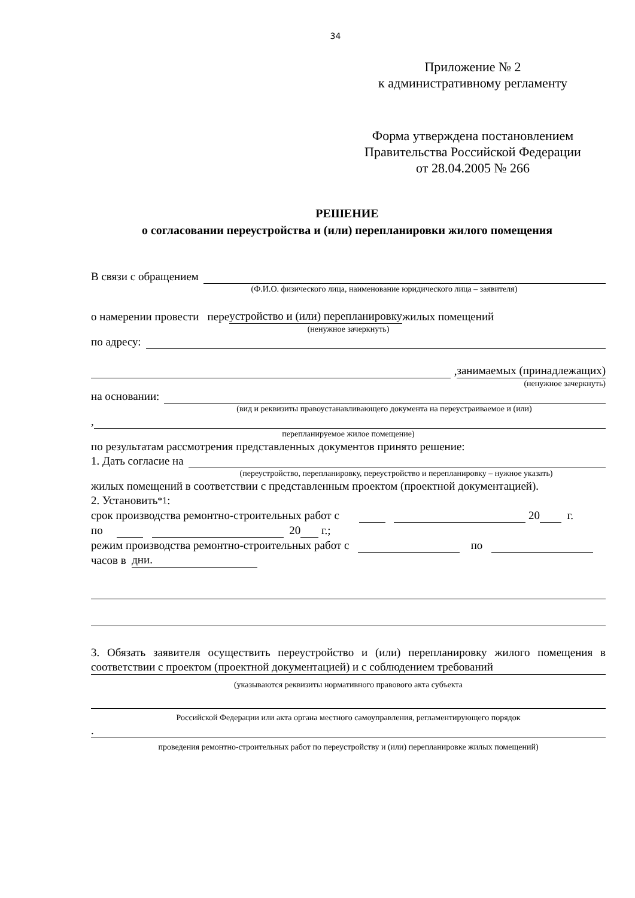34
Приложение № 2
к административному регламенту
Форма утверждена постановлением
Правительства Российской Федерации
от 28.04.2005 № 266
РЕШЕНИЕ
о согласовании переустройства и (или) перепланировки жилого помещения
В связи с обращением
(Ф.И.О. физического лица, наименование юридического лица – заявителя)
о намерении провести пере устройство и (или) перепланировку жилых помещений
(ненужное зачеркнуть)
по адресу:
, занимаемых (принадлежащих)
(ненужное зачеркнуть)
на основании:
(вид и реквизиты правоустанавливающего документа на переустраиваемое и (или)
,
перепланируемое жилое помещение)
по результатам рассмотрения представленных документов принято решение:
1. Дать согласие на
(переустройство, перепланировку, переустройство и перепланировку – нужное указать)
жилых помещений в соответствии с представленным проектом (проектной документацией).
2. Установить <sup>*1</sup>:
срок производства ремонтно-строительных работ с 20 г.
по 20 г.;
режим производства ремонтно-строительных работ с по
часов в дни.
3. Обязать заявителя осуществить переустройство и (или) перепланировку жилого помещения в соответствии с проектом (проектной документацией) и с соблюдением требований
(указываются реквизиты нормативного правового акта субъекта
Российской Федерации или акта органа местного самоуправления, регламентирующего порядок
.
проведения ремонтно-строительных работ по переустройству и (или) перепланировке жилых помещений)